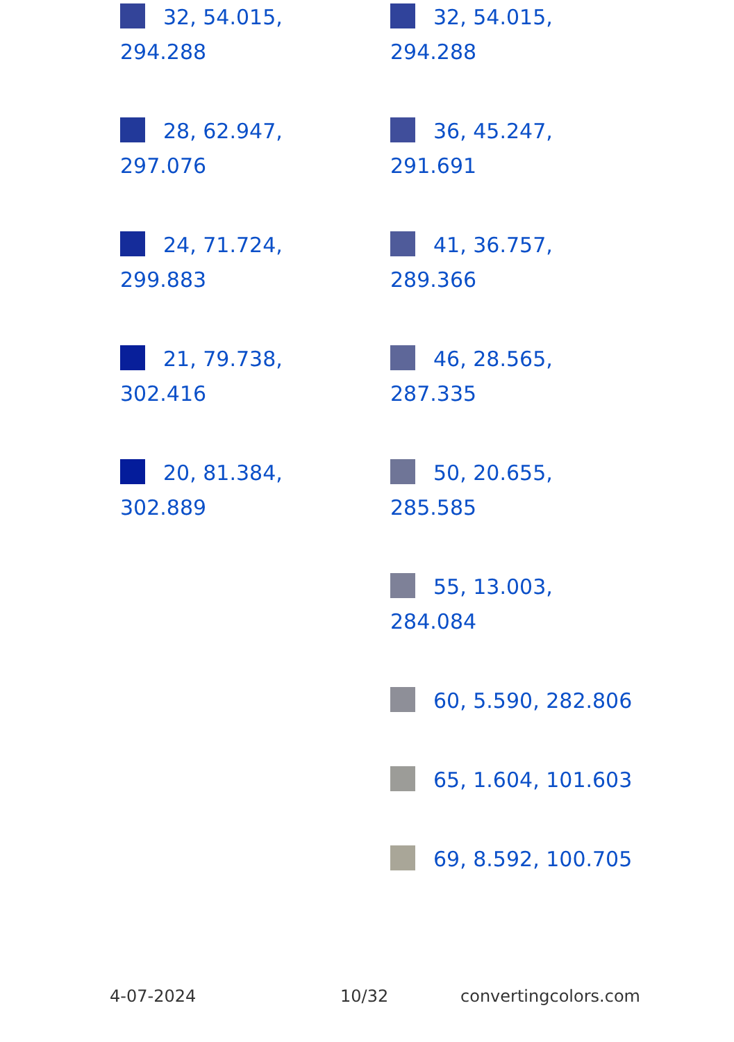32, 54.015, 294.288
28, 62.947, 297.076
24, 71.724, 299.883
21, 79.738, 302.416
20, 81.384, 302.889
32, 54.015, 294.288
36, 45.247, 291.691
41, 36.757, 289.366
46, 28.565, 287.335
50, 20.655, 285.585
55, 13.003, 284.084
60, 5.590, 282.806
65, 1.604, 101.603
69, 8.592, 100.705
4-07-2024 10/32 convertingcolors.com